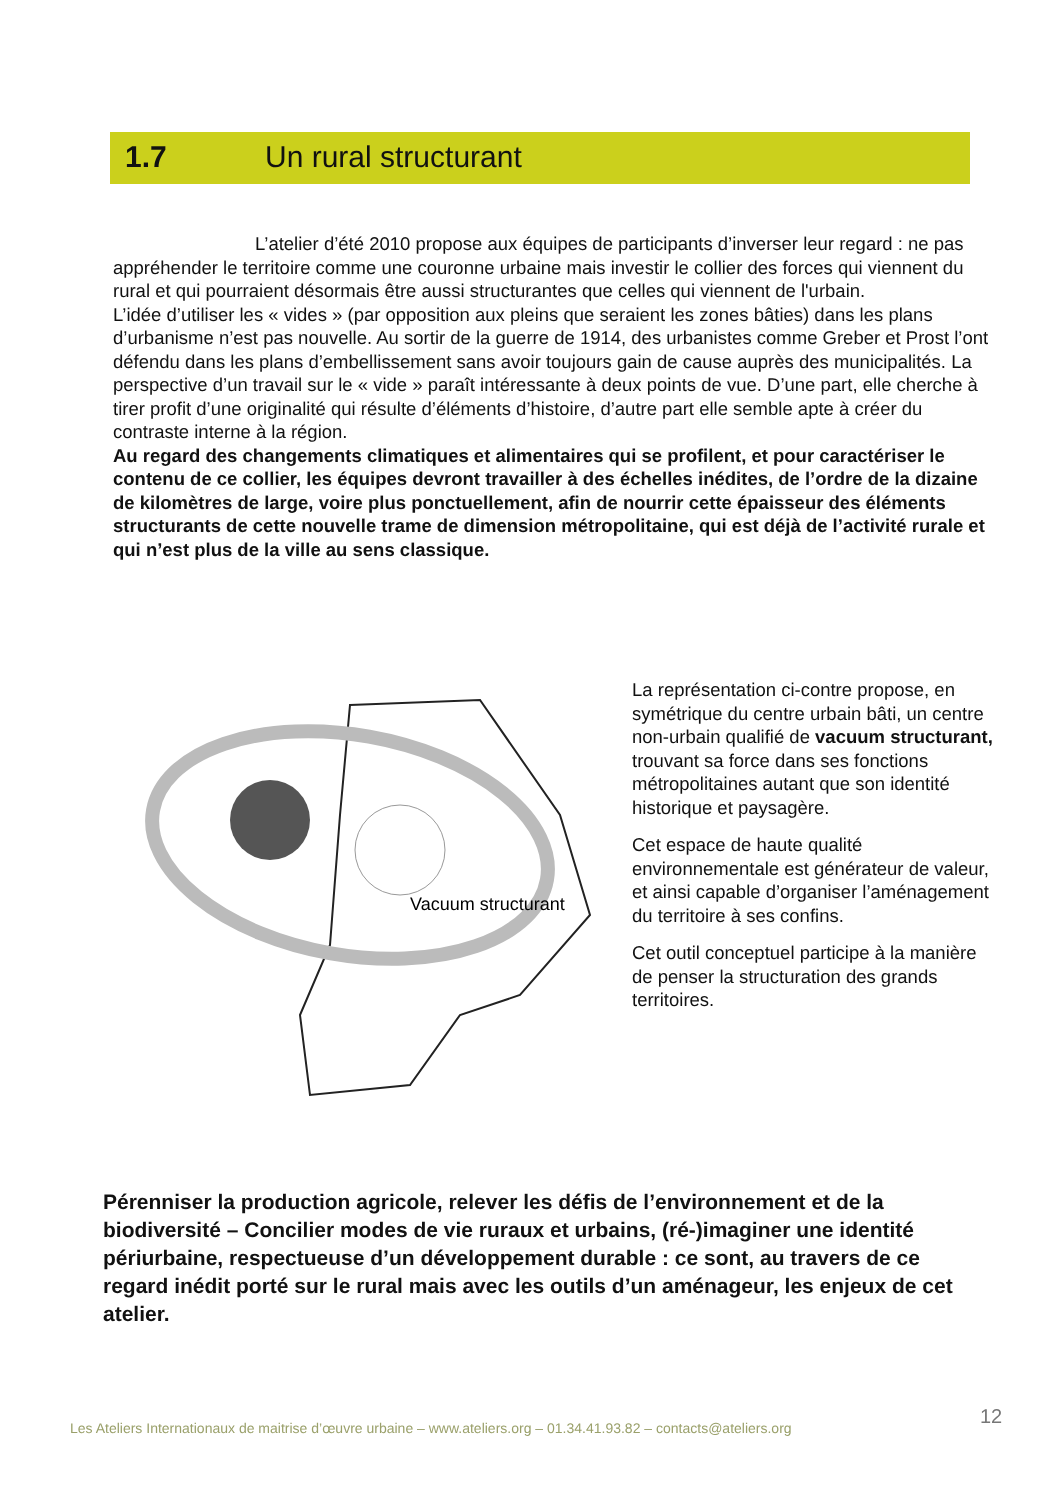1.7 Un rural structurant
L’atelier d’été 2010 propose aux équipes de participants d’inverser leur regard : ne pas appréhender le territoire comme une couronne urbaine mais investir le collier des forces qui viennent du rural et qui pourraient désormais être aussi structurantes que celles qui viennent de l'urbain.
L’idée d’utiliser les « vides » (par opposition aux pleins que seraient les zones bâties) dans les plans d’urbanisme n’est pas nouvelle. Au sortir de la guerre de 1914, des urbanistes comme Greber et Prost l’ont défendu dans les plans d’embellissement sans avoir toujours gain de cause auprès des municipalités. La perspective d’un travail sur le « vide » paraît intéressante à deux points de vue. D’une part, elle cherche à tirer profit d’une originalité qui résulte d’éléments d’histoire, d’autre part elle semble apte à créer du contraste interne à la région.
Au regard des changements climatiques et alimentaires qui se profilent, et pour caractériser le contenu de ce collier, les équipes devront travailler à des échelles inédites, de l’ordre de la dizaine de kilomètres de large, voire plus ponctuellement, afin de nourrir cette épaisseur des éléments structurants de cette nouvelle trame de dimension métropolitaine, qui est déjà de l’activité rurale et qui n’est plus de la ville au sens classique.
Vacuum structurant
La représentation ci-contre propose, en symétrique du centre urbain bâti, un centre non-urbain qualifié de vacuum structurant, trouvant sa force dans ses fonctions métropolitaines autant que son identité historique et paysagère.
Cet espace de haute qualité environnementale est générateur de valeur, et ainsi capable d’organiser l’aménagement du territoire à ses confins.
Cet outil conceptuel participe à la manière de penser la structuration des grands territoires.
Pérenniser la production agricole, relever les défis de l’environnement et de la biodiversité – Concilier modes de vie ruraux et urbains, (ré-)imaginer une identité périurbaine, respectueuse d’un développement durable : ce sont, au travers de ce regard inédit porté sur le rural mais avec les outils d’un aménageur, les enjeux de cet atelier.
12
Les Ateliers Internationaux de maitrise d’œuvre urbaine – www.ateliers.org – 01.34.41.93.82 – contacts@ateliers.org